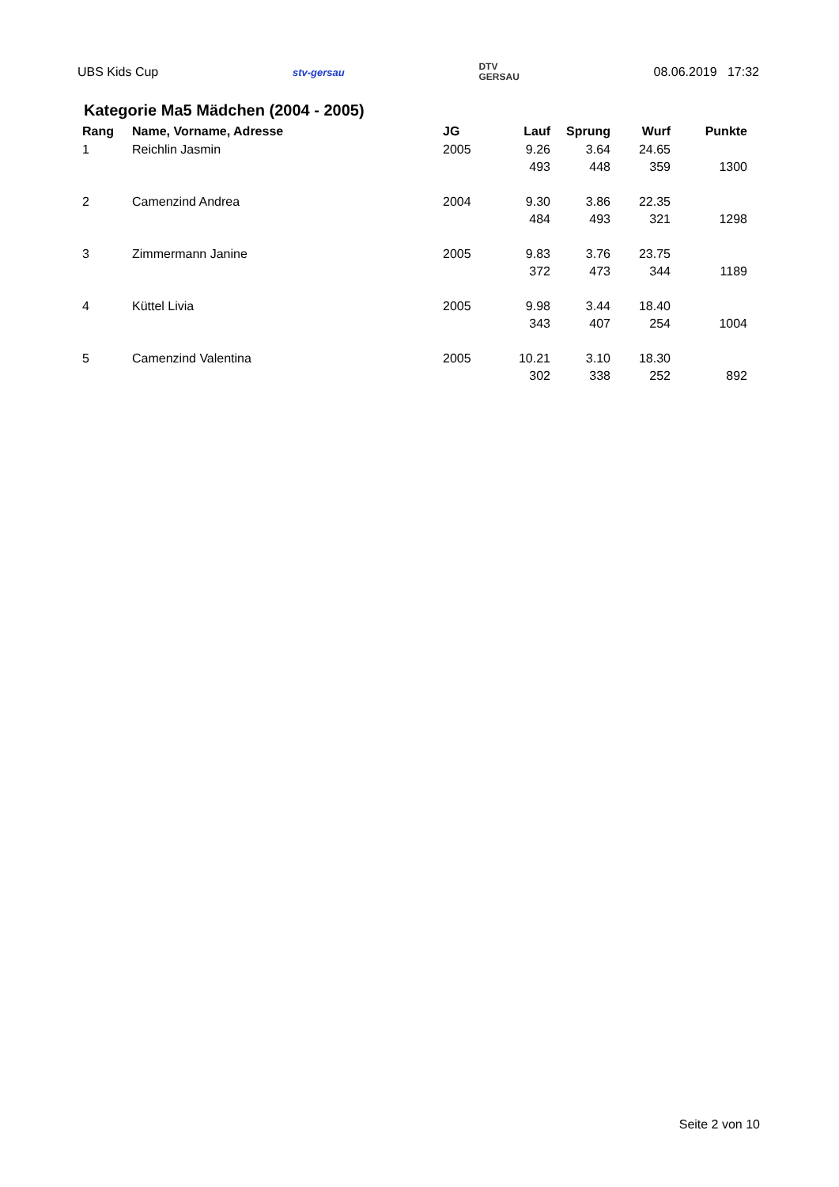UBS Kids Cup stv-gersau DTV
GERSAU 08.06.2019 17:32
Kategorie Ma5 Mädchen (2004 - 2005)
| Rang | Name, Vorname, Adresse | JG | Lauf | Sprung | Wurf | Punkte |
| --- | --- | --- | --- | --- | --- | --- |
| 1 | Reichlin Jasmin | 2005 | 9.26 | 3.64 | 24.65 | |
| | | | 493 | 448 | 359 | 1300 |
| 2 | Camenzind Andrea | 2004 | 9.30 | 3.86 | 22.35 | |
| | | | 484 | 493 | 321 | 1298 |
| 3 | Zimmermann Janine | 2005 | 9.83 | 3.76 | 23.75 | |
| | | | 372 | 473 | 344 | 1189 |
| 4 | Küttel Livia | 2005 | 9.98 | 3.44 | 18.40 | |
| | | | 343 | 407 | 254 | 1004 |
| 5 | Camenzind Valentina | 2005 | 10.21 | 3.10 | 18.30 | |
| | | | 302 | 338 | 252 | 892 |
Seite 2 von 10